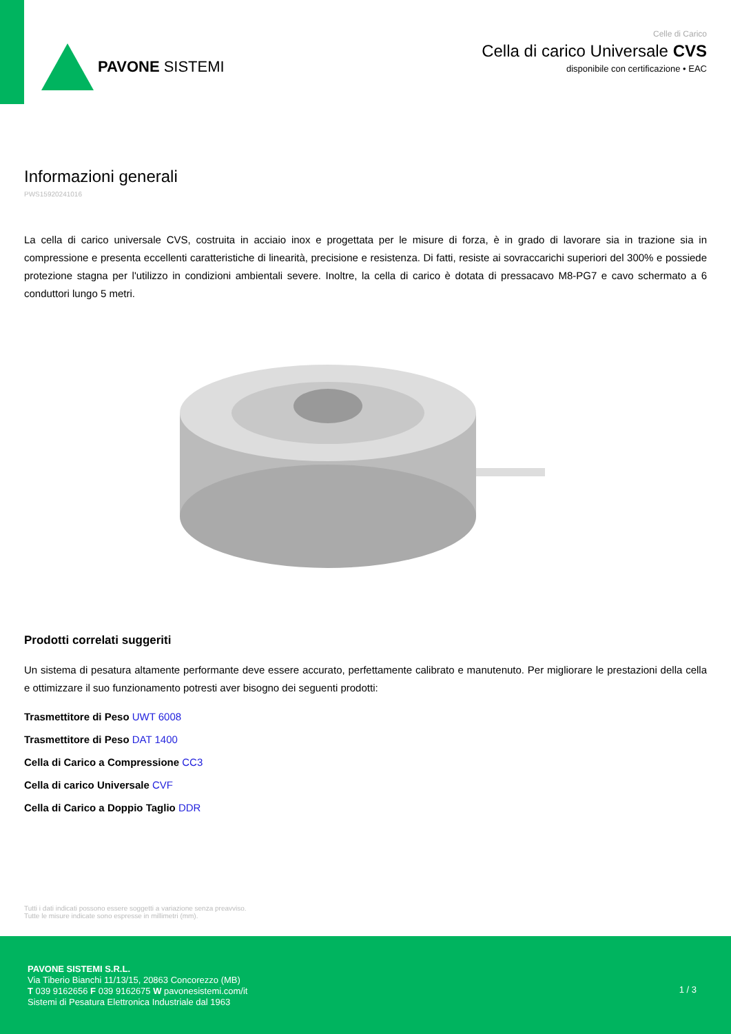PAVONE SISTEMI
Celle di Carico
Cella di carico Universale CVS
disponibile con certificazione • EAC
Informazioni generali
PWS15920241016
La cella di carico universale CVS, costruita in acciaio inox e progettata per le misure di forza, è in grado di lavorare sia in trazione sia in compressione e presenta eccellenti caratteristiche di linearità, precisione e resistenza. Di fatti, resiste ai sovraccarichi superiori del 300% e possiede protezione stagna per l'utilizzo in condizioni ambientali severe. Inoltre, la cella di carico è dotata di pressacavo M8-PG7 e cavo schermato a 6 conduttori lungo 5 metri.
Prodotti correlati suggeriti
Un sistema di pesatura altamente performante deve essere accurato, perfettamente calibrato e manutenuto. Per migliorare le prestazioni della cella e ottimizzare il suo funzionamento potresti aver bisogno dei seguenti prodotti:
Trasmettitore di Peso UWT 6008
Trasmettitore di Peso DAT 1400
Cella di Carico a Compressione CC3
Cella di carico Universale CVF
Cella di Carico a Doppio Taglio DDR
Tutti i dati indicati possono essere soggetti a variazione senza preavviso.
Tutte le misure indicate sono espresse in millimetri (mm).
PAVONE SISTEMI S.R.L.
Via Tiberio Bianchi 11/13/15, 20863 Concorezzo (MB)
T 039 9162656 F 039 9162675 W pavonesistemi.com/it
Sistemi di Pesatura Elettronica Industriale dal 1963
1 / 3